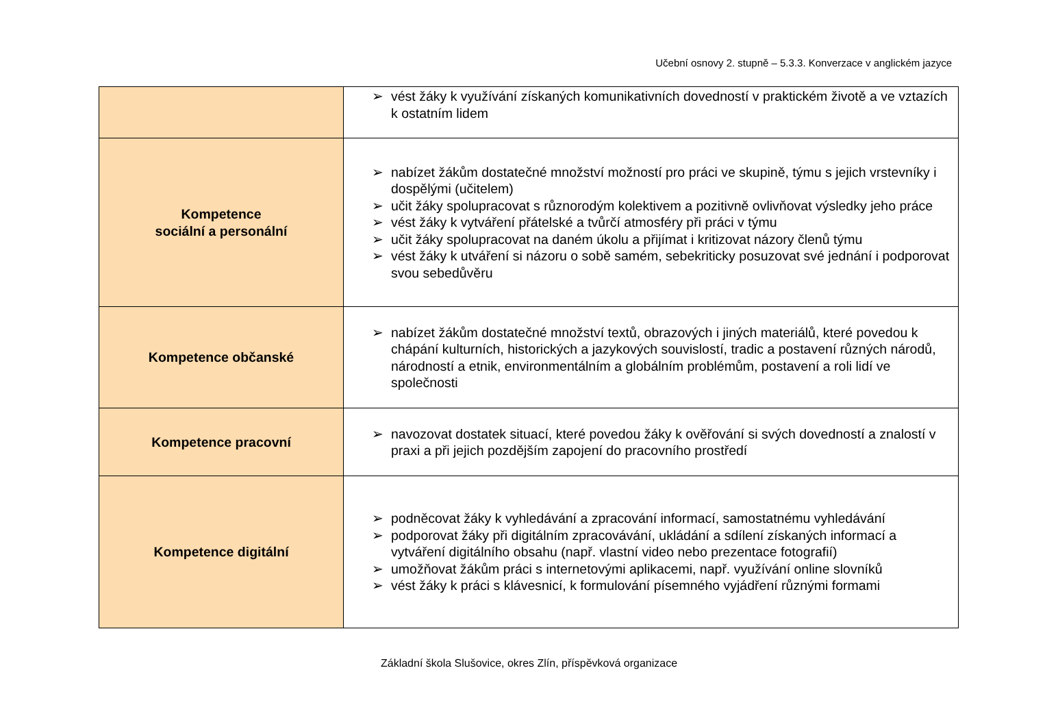Učební osnovy 2. stupně – 5.3.3. Konverzace v anglickém jazyce
| | ➢ vést žáky k využívání získaných komunikativních dovedností v praktickém životě a ve vztazích k ostatním lidem |
| Kompetence sociální a personální | ➢ nabízet žákům dostatečné množství možností pro práci ve skupině, týmu s jejich vrstevníky i dospělými (učitelem) ➢ učit žáky spolupracovat s různorodým kolektivem a pozitivně ovlivňovat výsledky jeho práce ➢ vést žáky k vytváření přátelské a tvůrčí atmosféry při práci v týmu ➢ učit žáky spolupracovat na daném úkolu a přijímat i kritizovat názory členů týmu ➢ vést žáky k utváření si názoru o sobě samém, sebekriticky posuzovat své jednání i podporovat svou sebedůvěru |
| Kompetence občanské | ➢ nabízet žákům dostatečné množství textů, obrazových i jiných materiálů, které povedou k chápání kulturních, historických a jazykových souvislostí, tradic a postavení různých národů, národností a etnik, environmentálním a globálním problémům, postavení a roli lidí ve společnosti |
| Kompetence pracovní | ➢ navozovat dostatek situací, které povedou žáky k ověřování si svých dovedností a znalostí v praxi a při jejich pozdějším zapojení do pracovního prostředí |
| Kompetence digitální | ➢ podněcovat žáky k vyhledávání a zpracování informací, samostatnému vyhledávání ➢ podporovat žáky při digitálním zpracovávání, ukládání a sdílení získaných informací a vytváření digitálního obsahu (např. vlastní video nebo prezentace fotografií) ➢ umožňovat žákům práci s internetovými aplikacemi, např. využívání online slovníků ➢ vést žáky k práci s klávesnicí, k formulování písemného vyjádření různými formami |
Základní škola Slušovice, okres Zlín, příspěvková organizace